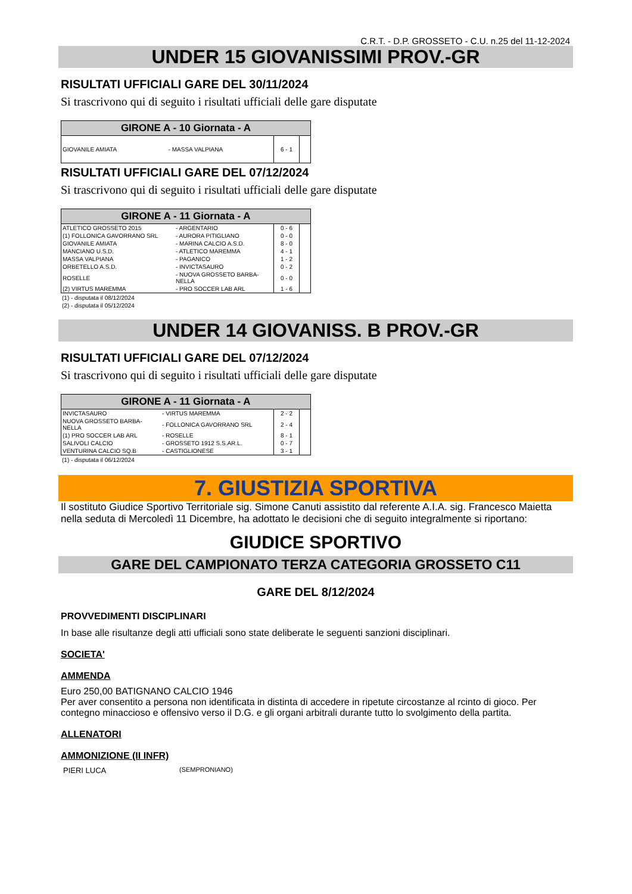C.R.T. - D.P. GROSSETO - C.U. n.25 del 11-12-2024
UNDER 15 GIOVANISSIMI PROV.-GR
RISULTATI UFFICIALI GARE DEL 30/11/2024
Si trascrivono qui di seguito i risultati ufficiali delle gare disputate
| GIRONE A - 10 Giornata - A | | | |
| --- | --- | --- | --- |
| GIOVANILE AMIATA | - MASSA VALPIANA | 6 - 1 | |
RISULTATI UFFICIALI GARE DEL 07/12/2024
Si trascrivono qui di seguito i risultati ufficiali delle gare disputate
| GIRONE A - 11 Giornata - A | | | |
| --- | --- | --- | --- |
| ATLETICO GROSSETO 2015 | - ARGENTARIO | 0 - 6 | |
| (1) FOLLONICA GAVORRANO SRL | - AURORA PITIGLIANO | 0 - 0 | |
| GIOVANILE AMIATA | - MARINA CALCIO A.S.D. | 8 - 0 | |
| MANCIANO U.S.D. | - ATLETICO MAREMMA | 4 - 1 | |
| MASSA VALPIANA | - PAGANICO | 1 - 2 | |
| ORBETELLO A.S.D. | - INVICTASAURO | 0 - 2 | |
| ROSELLE | - NUOVA GROSSETO BARBA- NELLA | 0 - 0 | |
| (2) VIRTUS MAREMMA | - PRO SOCCER LAB ARL | 1 - 6 | |
(1) - disputata il 08/12/2024
(2) - disputata il 05/12/2024
UNDER 14 GIOVANISS. B PROV.-GR
RISULTATI UFFICIALI GARE DEL 07/12/2024
Si trascrivono qui di seguito i risultati ufficiali delle gare disputate
| GIRONE A - 11 Giornata - A | | | |
| --- | --- | --- | --- |
| INVICTASAURO | - VIRTUS MAREMMA | 2 - 2 | |
| NUOVA GROSSETO BARBA- NELLA | - FOLLONICA GAVORRANO SRL | 2 - 4 | |
| (1) PRO SOCCER LAB ARL | - ROSELLE | 8 - 1 | |
| SALIVOLI CALCIO | - GROSSETO 1912 S.S.AR.L. | 0 - 7 | |
| VENTURINA CALCIO SQ.B | - CASTIGLIONESE | 3 - 1 | |
(1) - disputata il 06/12/2024
7. GIUSTIZIA SPORTIVA
Il sostituto Giudice Sportivo Territoriale sig. Simone Canuti assistito dal referente A.I.A. sig. Francesco Maietta nella seduta di Mercoledì 11 Dicembre, ha adottato le decisioni che di seguito integralmente si riportano:
GIUDICE SPORTIVO
GARE DEL CAMPIONATO TERZA CATEGORIA GROSSETO C11
GARE DEL 8/12/2024
PROVVEDIMENTI DISCIPLINARI
In base alle risultanze degli atti ufficiali sono state deliberate le seguenti sanzioni disciplinari.
SOCIETA'
AMMENDA
Euro 250,00 BATIGNANO CALCIO 1946
Per aver consentito a persona non identificata in distinta di accedere in ripetute circostanze al rcinto di gioco. Per contegno minaccioso e offensivo verso il D.G. e gli organi arbitrali durante tutto lo svolgimento della partita.
ALLENATORI
AMMONIZIONE (II INFR)
PIERI LUCA (SEMPRONIANO)